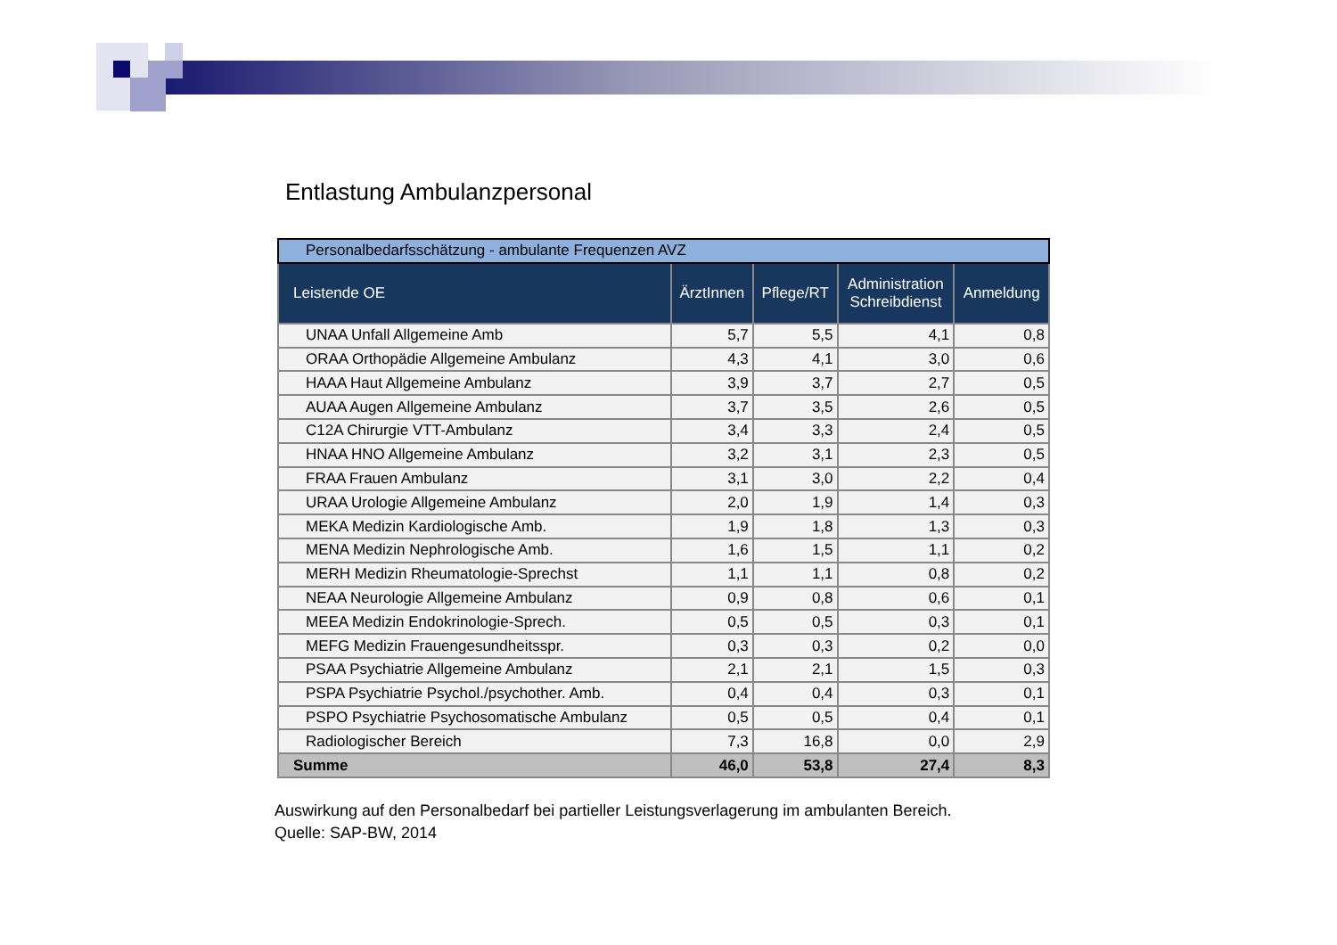Entlastung Ambulanzpersonal
| Personalbedarfsschätzung - ambulante Frequenzen AVZ | | | | |
| Leistende OE | ÄrztInnen | Pflege/RT | Administration Schreibdienst | Anmeldung |
| UNAA Unfall Allgemeine Amb | 5,7 | 5,5 | 4,1 | 0,8 |
| ORAA Orthopädie Allgemeine Ambulanz | 4,3 | 4,1 | 3,0 | 0,6 |
| HAAA Haut Allgemeine Ambulanz | 3,9 | 3,7 | 2,7 | 0,5 |
| AUAA Augen Allgemeine Ambulanz | 3,7 | 3,5 | 2,6 | 0,5 |
| C12A Chirurgie VTT-Ambulanz | 3,4 | 3,3 | 2,4 | 0,5 |
| HNAA HNO Allgemeine Ambulanz | 3,2 | 3,1 | 2,3 | 0,5 |
| FRAA Frauen Ambulanz | 3,1 | 3,0 | 2,2 | 0,4 |
| URAA Urologie Allgemeine Ambulanz | 2,0 | 1,9 | 1,4 | 0,3 |
| MEKA Medizin Kardiologische Amb. | 1,9 | 1,8 | 1,3 | 0,3 |
| MENA Medizin Nephrologische Amb. | 1,6 | 1,5 | 1,1 | 0,2 |
| MERH Medizin Rheumatologie-Sprechst | 1,1 | 1,1 | 0,8 | 0,2 |
| NEAA Neurologie Allgemeine Ambulanz | 0,9 | 0,8 | 0,6 | 0,1 |
| MEEA Medizin Endokrinologie-Sprech. | 0,5 | 0,5 | 0,3 | 0,1 |
| MEFG Medizin Frauengesundheitsspr. | 0,3 | 0,3 | 0,2 | 0,0 |
| PSAA Psychiatrie Allgemeine Ambulanz | 2,1 | 2,1 | 1,5 | 0,3 |
| PSPA Psychiatrie Psychol./psychother. Amb. | 0,4 | 0,4 | 0,3 | 0,1 |
| PSPO Psychiatrie Psychosomatische Ambulanz | 0,5 | 0,5 | 0,4 | 0,1 |
| Radiologischer Bereich | 7,3 | 16,8 | 0,0 | 2,9 |
| Summe | 46,0 | 53,8 | 27,4 | 8,3 |
Auswirkung auf den Personalbedarf bei partieller Leistungsverlagerung im ambulanten Bereich.
Quelle: SAP-BW, 2014